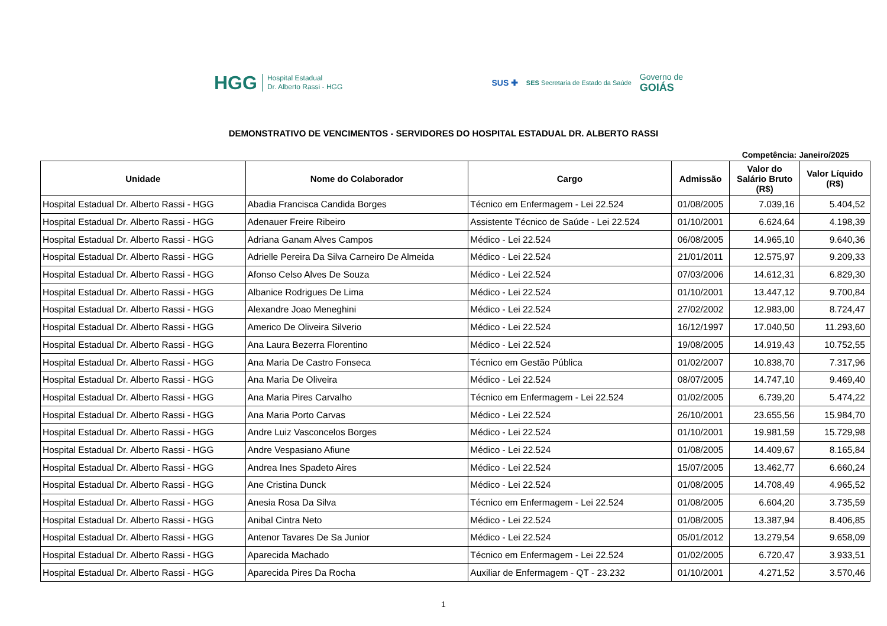HGG Hospital Estadual
Dr. Alberto Rassi - HGG
SUS ✚ SES Secretaria de Estado da Saúde Governo de
GOIÁS
DEMONSTRATIVO DE VENCIMENTOS - SERVIDORES DO HOSPITAL ESTADUAL DR. ALBERTO RASSI
Competência: Janeiro/2025
| Unidade | Nome do Colaborador | Cargo | Admissão | Valor do Salário Bruto (R$) | Valor Líquido (R$) |
| --- | --- | --- | --- | --- | --- |
| Hospital Estadual Dr. Alberto Rassi - HGG | Abadia Francisca Candida Borges | Técnico em Enfermagem - Lei 22.524 | 01/08/2005 | 7.039,16 | 5.404,52 |
| Hospital Estadual Dr. Alberto Rassi - HGG | Adenauer Freire Ribeiro | Assistente Técnico de Saúde - Lei 22.524 | 01/10/2001 | 6.624,64 | 4.198,39 |
| Hospital Estadual Dr. Alberto Rassi - HGG | Adriana Ganam Alves Campos | Médico - Lei 22.524 | 06/08/2005 | 14.965,10 | 9.640,36 |
| Hospital Estadual Dr. Alberto Rassi - HGG | Adrielle Pereira Da Silva Carneiro De Almeida | Médico - Lei 22.524 | 21/01/2011 | 12.575,97 | 9.209,33 |
| Hospital Estadual Dr. Alberto Rassi - HGG | Afonso Celso Alves De Souza | Médico - Lei 22.524 | 07/03/2006 | 14.612,31 | 6.829,30 |
| Hospital Estadual Dr. Alberto Rassi - HGG | Albanice Rodrigues De Lima | Médico - Lei 22.524 | 01/10/2001 | 13.447,12 | 9.700,84 |
| Hospital Estadual Dr. Alberto Rassi - HGG | Alexandre Joao Meneghini | Médico - Lei 22.524 | 27/02/2002 | 12.983,00 | 8.724,47 |
| Hospital Estadual Dr. Alberto Rassi - HGG | Americo De Oliveira Silverio | Médico - Lei 22.524 | 16/12/1997 | 17.040,50 | 11.293,60 |
| Hospital Estadual Dr. Alberto Rassi - HGG | Ana Laura Bezerra Florentino | Médico - Lei 22.524 | 19/08/2005 | 14.919,43 | 10.752,55 |
| Hospital Estadual Dr. Alberto Rassi - HGG | Ana Maria De Castro Fonseca | Técnico em Gestão Pública | 01/02/2007 | 10.838,70 | 7.317,96 |
| Hospital Estadual Dr. Alberto Rassi - HGG | Ana Maria De Oliveira | Médico - Lei 22.524 | 08/07/2005 | 14.747,10 | 9.469,40 |
| Hospital Estadual Dr. Alberto Rassi - HGG | Ana Maria Pires Carvalho | Técnico em Enfermagem - Lei 22.524 | 01/02/2005 | 6.739,20 | 5.474,22 |
| Hospital Estadual Dr. Alberto Rassi - HGG | Ana Maria Porto Carvas | Médico - Lei 22.524 | 26/10/2001 | 23.655,56 | 15.984,70 |
| Hospital Estadual Dr. Alberto Rassi - HGG | Andre Luiz Vasconcelos Borges | Médico - Lei 22.524 | 01/10/2001 | 19.981,59 | 15.729,98 |
| Hospital Estadual Dr. Alberto Rassi - HGG | Andre Vespasiano Afiune | Médico - Lei 22.524 | 01/08/2005 | 14.409,67 | 8.165,84 |
| Hospital Estadual Dr. Alberto Rassi - HGG | Andrea Ines Spadeto Aires | Médico - Lei 22.524 | 15/07/2005 | 13.462,77 | 6.660,24 |
| Hospital Estadual Dr. Alberto Rassi - HGG | Ane Cristina Dunck | Médico - Lei 22.524 | 01/08/2005 | 14.708,49 | 4.965,52 |
| Hospital Estadual Dr. Alberto Rassi - HGG | Anesia Rosa Da Silva | Técnico em Enfermagem - Lei 22.524 | 01/08/2005 | 6.604,20 | 3.735,59 |
| Hospital Estadual Dr. Alberto Rassi - HGG | Anibal Cintra Neto | Médico - Lei 22.524 | 01/08/2005 | 13.387,94 | 8.406,85 |
| Hospital Estadual Dr. Alberto Rassi - HGG | Antenor Tavares De Sa Junior | Médico - Lei 22.524 | 05/01/2012 | 13.279,54 | 9.658,09 |
| Hospital Estadual Dr. Alberto Rassi - HGG | Aparecida Machado | Técnico em Enfermagem - Lei 22.524 | 01/02/2005 | 6.720,47 | 3.933,51 |
| Hospital Estadual Dr. Alberto Rassi - HGG | Aparecida Pires Da Rocha | Auxiliar de Enfermagem - QT - 23.232 | 01/10/2001 | 4.271,52 | 3.570,46 |
1